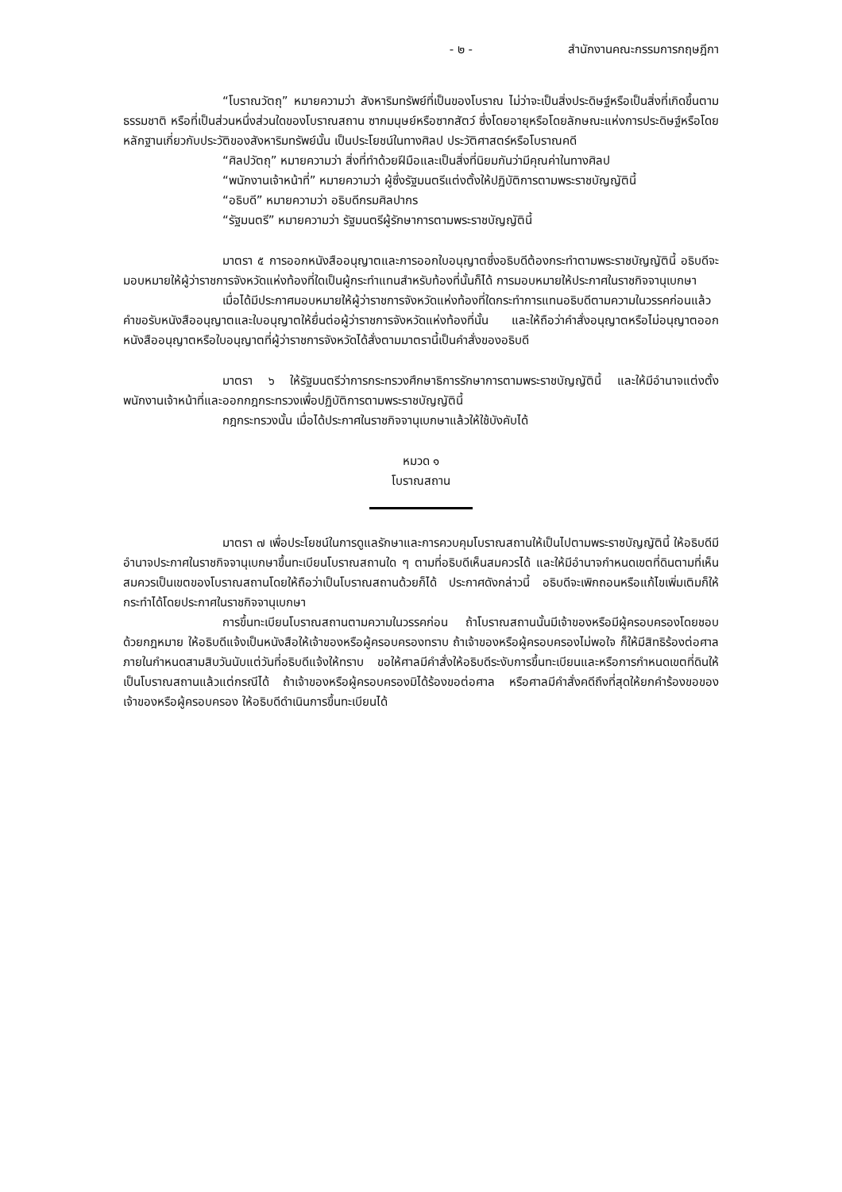- ๒ - สำนักงานคณะกรรมการกฤษฎีกา
“โบราณวัตถุ” หมายความว่า สังหาริมทรัพย์ที่เป็นของโบราณ ไม่ว่าจะเป็นสิ่งประดิษฐ์หรือเป็นสิ่งที่เกิดขึ้นตามธรรมชาติ หรือที่เป็นส่วนหนึ่งส่วนใดของโบราณสถาน ซากมนุษย์หรือซากสัตว์ ซึ่งโดยอายุหรือโดยลักษณะแห่งการประดิษฐ์หรือโดยหลักฐานเกี่ยวกับประวัติของสังหาริมทรัพย์นั้น เป็นประโยชน์ในทางศิลป ประวัติศาสตร์หรือโบราณคดี
“ศิลปวัตถุ” หมายความว่า สิ่งที่ทำด้วยฝีมือและเป็นสิ่งที่นิยมกันว่ามีคุณค่าในทางศิลป
“พนักงานเจ้าหน้าที่” หมายความว่า ผู้ซึ่งรัฐมนตรีแต่งตั้งให้ปฏิบัติการตามพระราชบัญญัตินี้
“อธิบดี” หมายความว่า อธิบดีกรมศิลปากร
“รัฐมนตรี” หมายความว่า รัฐมนตรีผู้รักษาการตามพระราชบัญญัตินี้
มาตรา ๕ การออกหนังสืออนุญาตและการออกใบอนุญาตซึ่งอธิบดีต้องกระทำตามพระราชบัญญัตินี้ อธิบดีจะมอบหมายให้ผู้ว่าราชการจังหวัดแห่งท้องที่ใดเป็นผู้กระทำแทนสำหรับท้องที่นั้นก็ได้ การมอบหมายให้ประกาศในราชกิจจานุเบกษา
เมื่อได้มีประกาศมอบหมายให้ผู้ว่าราชการจังหวัดแห่งท้องที่ใดกระทำการแทนอธิบดีตามความในวรรคก่อนแล้ว คำขอรับหนังสืออนุญาตและใบอนุญาตให้ยื่นต่อผู้ว่าราชการจังหวัดแห่งท้องที่นั้น และให้ถือว่าคำสั่งอนุญาตหรือไม่อนุญาตออกหนังสืออนุญาตหรือใบอนุญาตที่ผู้ว่าราชการจังหวัดได้สั่งตามมาตรานี้เป็นคำสั่งของอธิบดี
มาตรา ๖ ให้รัฐมนตรีว่าการกระทรวงศึกษาธิการรักษาการตามพระราชบัญญัตินี้ และให้มีอำนาจแต่งตั้งพนักงานเจ้าหน้าที่และออกกฎกระทรวงเพื่อปฏิบัติการตามพระราชบัญญัตินี้
กฎกระทรวงนั้น เมื่อได้ประกาศในราชกิจจานุเบกษาแล้วให้ใช้บังคับได้
หมวด ๑
โบราณสถาน
มาตรา ๗ เพื่อประโยชน์ในการดูแลรักษาและการควบคุมโบราณสถานให้เป็นไปตามพระราชบัญญัตินี้ ให้อธิบดีมีอำนาจประกาศในราชกิจจานุเบกษาขึ้นทะเบียนโบราณสถานใด ๆ ตามที่อธิบดีเห็นสมควรได้ และให้มีอำนาจกำหนดเขตที่ดินตามที่เห็นสมควรเป็นเขตของโบราณสถานโดยให้ถือว่าเป็นโบราณสถานด้วยก็ได้ ประกาศดังกล่าวนี้ อธิบดีจะเพิกถอนหรือแก้ไขเพิ่มเติมก็ให้กระทำได้โดยประกาศในราชกิจจานุเบกษา
การขึ้นทะเบียนโบราณสถานตามความในวรรคก่อน ถ้าโบราณสถานนั้นมีเจ้าของหรือมีผู้ครอบครองโดยชอบด้วยกฎหมาย ให้อธิบดีแจ้งเป็นหนังสือให้เจ้าของหรือผู้ครอบครองทราบ ถ้าเจ้าของหรือผู้ครอบครองไม่พอใจ ก็ให้มีสิทธิร้องต่อศาลภายในกำหนดสามสิบวันนับแต่วันที่อธิบดีแจ้งให้ทราบ ขอให้ศาลมีคำสั่งให้อธิบดีระงับการขึ้นทะเบียนและหรือการกำหนดเขตที่ดินให้เป็นโบราณสถานแล้วแต่กรณีได้ ถ้าเจ้าของหรือผู้ครอบครองมิได้ร้องขอต่อศาล หรือศาลมีคำสั่งคดีถึงที่สุดให้ยกคำร้องขอของเจ้าของหรือผู้ครอบครอง ให้อธิบดีดำเนินการขึ้นทะเบียนได้